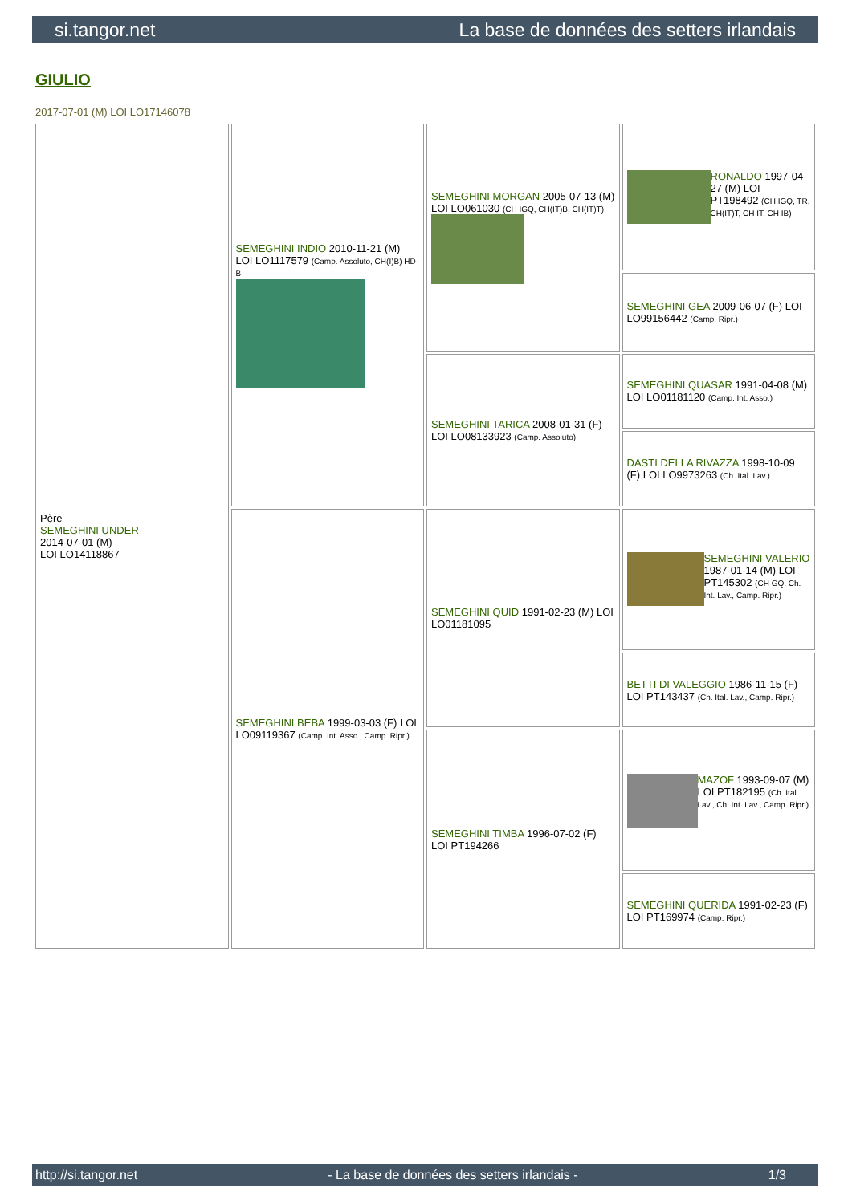si.tangor.net La base de données des setters irlandais
GIULIO
2017-07-01 (M) LOI LO17146078
| Père SEMEGHINI UNDER 2014-07-01 (M) LOI LO14118867 | SEMEGHINI INDIO 2010-11-21 (M) LOI LO1117579 (Camp. Assoluto, CH(I)B) HD-B | SEMEGHINI MORGAN 2005-07-13 (M) LOI LO061030 (CH IGQ, CH(IT)B, CH(IT)T) | RONALDO 1997-04-27 (M) LOI PT198492 (CH IGQ, TR, CH(IT)T, CH IT, CH IB) |
| | | | SEMEGHINI GEA 2009-06-07 (F) LOI LO99156442 (Camp. Ripr.) |
| | | SEMEGHINI TARICA 2008-01-31 (F) LOI LO08133923 (Camp. Assoluto) | SEMEGHINI QUASAR 1991-04-08 (M) LOI LO01181120 (Camp. Int. Asso.) |
| | | | DASTI DELLA RIVAZZA 1998-10-09 (F) LOI LO9973263 (Ch. Ital. Lav.) |
| | SEMEGHINI BEBA 1999-03-03 (F) LOI LO09119367 (Camp. Int. Asso., Camp. Ripr.) | SEMEGHINI QUID 1991-02-23 (M) LOI LO01181095 | SEMEGHINI VALERIO 1987-01-14 (M) LOI PT145302 (CH GQ, Ch. Int. Lav., Camp. Ripr.) |
| | | | BETTI DI VALEGGIO 1986-11-15 (F) LOI PT143437 (Ch. Ital. Lav., Camp. Ripr.) |
| | | SEMEGHINI TIMBA 1996-07-02 (F) LOI PT194266 | MAZOF 1993-09-07 (M) LOI PT182195 (Ch. Ital. Lav., Ch. Int. Lav., Camp. Ripr.) |
| | | | SEMEGHINI QUERIDA 1991-02-23 (F) LOI PT169974 (Camp. Ripr.) |
http://si.tangor.net - La base de données des setters irlandais - 1/3